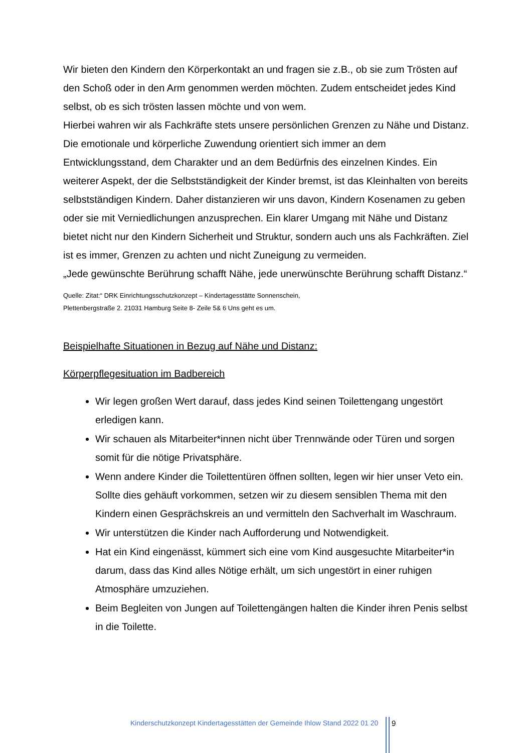Wir bieten den Kindern den Körperkontakt an und fragen sie z.B., ob sie zum Trösten auf den Schoß oder in den Arm genommen werden möchten. Zudem entscheidet jedes Kind selbst, ob es sich trösten lassen möchte und von wem.
Hierbei wahren wir als Fachkräfte stets unsere persönlichen Grenzen zu Nähe und Distanz. Die emotionale und körperliche Zuwendung orientiert sich immer an dem Entwicklungsstand, dem Charakter und an dem Bedürfnis des einzelnen Kindes. Ein weiterer Aspekt, der die Selbstständigkeit der Kinder bremst, ist das Kleinhalten von bereits selbstständigen Kindern. Daher distanzieren wir uns davon, Kindern Kosenamen zu geben oder sie mit Verniedlichungen anzusprechen. Ein klarer Umgang mit Nähe und Distanz bietet nicht nur den Kindern Sicherheit und Struktur, sondern auch uns als Fachkräften. Ziel ist es immer, Grenzen zu achten und nicht Zuneigung zu vermeiden.
„Jede gewünschte Berührung schafft Nähe, jede unerwünschte Berührung schafft Distanz.“
Quelle: Zitat:“ DRK Einrichtungsschutzkonzept – Kindertagesstätte Sonnenschein,
Plettenbergstraße 2. 21031 Hamburg Seite 8- Zeile 5& 6 Uns geht es um.
Beispielhafte Situationen in Bezug auf Nähe und Distanz:
Körperpflegesituation im Badbereich
Wir legen großen Wert darauf, dass jedes Kind seinen Toilettengang ungestört erledigen kann.
Wir schauen als Mitarbeiter*innen nicht über Trennwände oder Türen und sorgen somit für die nötige Privatsphäre.
Wenn andere Kinder die Toilettentüren öffnen sollten, legen wir hier unser Veto ein. Sollte dies gehäuft vorkommen, setzen wir zu diesem sensiblen Thema mit den Kindern einen Gesprächskreis an und vermitteln den Sachverhalt im Waschraum.
Wir unterstützen die Kinder nach Aufforderung und Notwendigkeit.
Hat ein Kind eingenässt, kümmert sich eine vom Kind ausgesuchte Mitarbeiter*in darum, dass das Kind alles Nötige erhält, um sich ungestört in einer ruhigen Atmosphäre umzuziehen.
Beim Begleiten von Jungen auf Toilettengängen halten die Kinder ihren Penis selbst in die Toilette.
Kinderschutzkonzept Kindertagesstätten der Gemeinde Ihlow Stand 2022 01 20
9